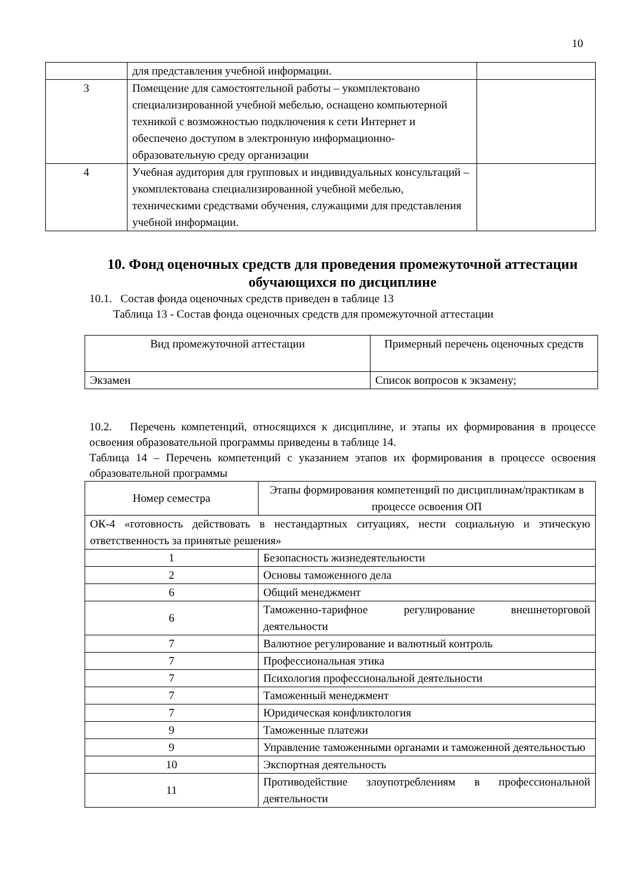10
| | для представления учебной информации. | |
| 3 | Помещение для самостоятельной работы – укомплектовано специализированной учебной мебелью, оснащено компьютерной техникой с возможностью подключения к сети Интернет и обеспечено доступом в электронную информационно-образовательную среду организации | |
| 4 | Учебная аудитория для групповых и индивидуальных консультаций – укомплектована специализированной учебной мебелью, техническими средствами обучения, служащими для представления учебной информации. | |
10. Фонд оценочных средств для проведения промежуточной аттестации обучающихся по дисциплине
10.1. Состав фонда оценочных средств приведен в таблице 13
Таблица 13 - Состав фонда оценочных средств для промежуточной аттестации
| Вид промежуточной аттестации | Примерный перечень оценочных средств |
| Экзамен | Список вопросов к экзамену; |
10.2. Перечень компетенций, относящихся к дисциплине, и этапы их формирования в процессе освоения образовательной программы приведены в таблице 14.
Таблица 14 – Перечень компетенций с указанием этапов их формирования в процессе освоения образовательной программы
| Номер семестра | Этапы формирования компетенций по дисциплинам/практикам в процессе освоения ОП |
| ОК-4 «готовность действовать в нестандартных ситуациях, нести социальную и этическую ответственность за принятые решения» | |
| 1 | Безопасность жизнедеятельности |
| 2 | Основы таможенного дела |
| 6 | Общий менеджмент |
| 6 | Таможенно-тарифное регулирование внешнеторговой деятельности |
| 7 | Валютное регулирование и валютный контроль |
| 7 | Профессиональная этика |
| 7 | Психология профессиональной деятельности |
| 7 | Таможенный менеджмент |
| 7 | Юридическая конфликтология |
| 9 | Таможенные платежи |
| 9 | Управление таможенными органами и таможенной деятельностью |
| 10 | Экспортная деятельность |
| 11 | Противодействие злоупотреблениям в профессиональной деятельности |